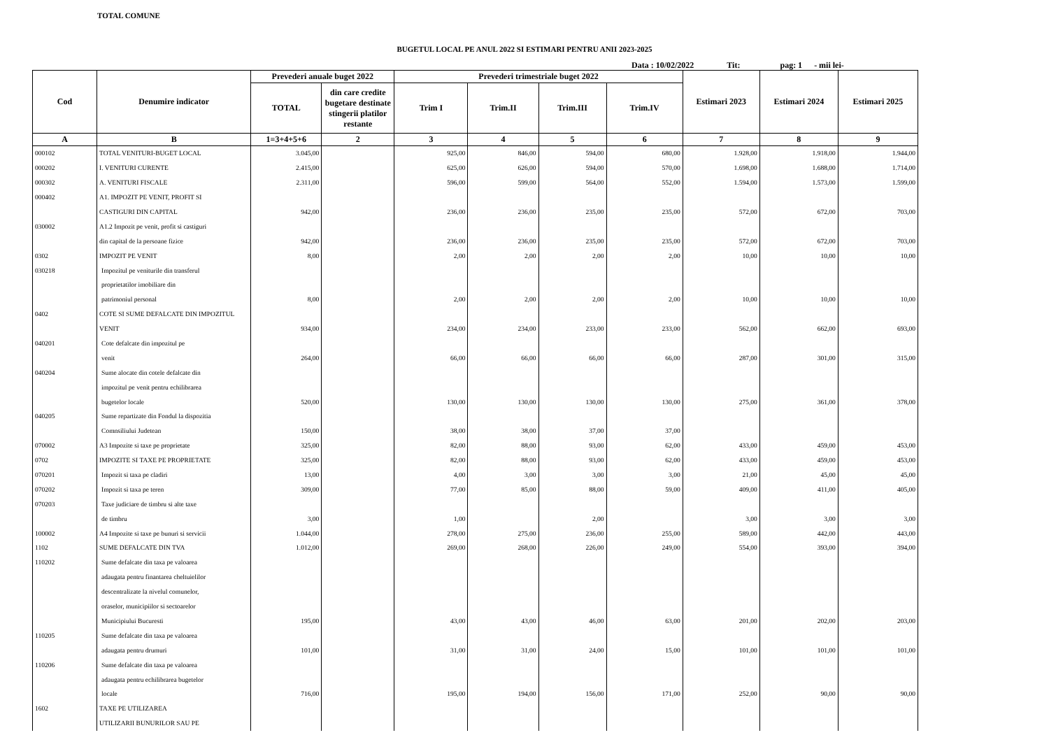TOTAL COMUNE
BUGETUL LOCAL PE ANUL 2022 SI ESTIMARI PENTRU ANII 2023-2025
Data : 10/02/2022 Tit: pag: 1 - mii lei-
| Cod | Denumire indicator | Prevederi anuale buget 2022 | | Prevederi trimestriale buget 2022 | | | | Estimari 2023 | Estimari 2024 | Estimari 2025 |
| --- | --- | --- | --- | --- | --- | --- | --- | --- | --- | --- |
| | | TOTAL | din care credite bugetare destinate stingerii platilor restante | Trim I | Trim.II | Trim.III | Trim.IV | | | |
| A | B | 1=3+4+5+6 | 2 | 3 | 4 | 5 | 6 | 7 | 8 | 9 |
| 000102 | TOTAL VENITURI-BUGET LOCAL | 3.045,00 | | 925,00 | 846,00 | 594,00 | 680,00 | 1.928,00 | 1.918,00 | 1.944,00 |
| 000202 | I. VENITURI CURENTE | 2.415,00 | | 625,00 | 626,00 | 594,00 | 570,00 | 1.698,00 | 1.688,00 | 1.714,00 |
| 000302 | A. VENITURI FISCALE | 2.311,00 | | 596,00 | 599,00 | 564,00 | 552,00 | 1.594,00 | 1.573,00 | 1.599,00 |
| 000402 | A1. IMPOZIT PE VENIT, PROFIT SI | | | | | | | | | |
| | CASTIGURI DIN CAPITAL | 942,00 | | 236,00 | 236,00 | 235,00 | 235,00 | 572,00 | 672,00 | 703,00 |
| 030002 | A1.2 Impozit pe venit, profit si castiguri | | | | | | | | | |
| | din capital de la persoane fizice | 942,00 | | 236,00 | 236,00 | 235,00 | 235,00 | 572,00 | 672,00 | 703,00 |
| 0302 | IMPOZIT PE VENIT | 8,00 | | 2,00 | 2,00 | 2,00 | 2,00 | 10,00 | 10,00 | 10,00 |
| 030218 | Impozitul pe veniturile din transferul | | | | | | | | | |
| | proprietatilor imobiliare din | | | | | | | | | |
| | patrimoniul personal | 8,00 | | 2,00 | 2,00 | 2,00 | 2,00 | 10,00 | 10,00 | 10,00 |
| 0402 | COTE SI SUME DEFALCATE DIN IMPOZITUL | | | | | | | | | |
| | VENIT | 934,00 | | 234,00 | 234,00 | 233,00 | 233,00 | 562,00 | 662,00 | 693,00 |
| 040201 | Cote defalcate din impozitul pe | | | | | | | | | |
| | venit | 264,00 | | 66,00 | 66,00 | 66,00 | 66,00 | 287,00 | 301,00 | 315,00 |
| 040204 | Sume alocate din cotele defalcate din | | | | | | | | | |
| | impozitul pe venit pentru echilibrarea | | | | | | | | | |
| | bugetelor locale | 520,00 | | 130,00 | 130,00 | 130,00 | 130,00 | 275,00 | 361,00 | 378,00 |
| 040205 | Sume repartizate din Fondul la dispozitia | | | | | | | | | |
| | Comnsiliului Judetean | 150,00 | | 38,00 | 38,00 | 37,00 | 37,00 | | | |
| 070002 | A3 Impozite si taxe pe proprietate | 325,00 | | 82,00 | 88,00 | 93,00 | 62,00 | 433,00 | 459,00 | 453,00 |
| 0702 | IMPOZITE SI TAXE PE PROPRIETATE | 325,00 | | 82,00 | 88,00 | 93,00 | 62,00 | 433,00 | 459,00 | 453,00 |
| 070201 | Impozit si taxa pe cladiri | 13,00 | | 4,00 | 3,00 | 3,00 | 3,00 | 21,00 | 45,00 | 45,00 |
| 070202 | Impozit si taxa pe teren | 309,00 | | 77,00 | 85,00 | 88,00 | 59,00 | 409,00 | 411,00 | 405,00 |
| 070203 | Taxe judiciare de timbru si alte taxe | | | | | | | | | |
| | de timbru | 3,00 | | 1,00 | | 2,00 | | 3,00 | 3,00 | 3,00 |
| 100002 | A4 Impozite si taxe pe bunuri si servicii | 1.044,00 | | 278,00 | 275,00 | 236,00 | 255,00 | 589,00 | 442,00 | 443,00 |
| 1102 | SUME DEFALCATE DIN TVA | 1.012,00 | | 269,00 | 268,00 | 226,00 | 249,00 | 554,00 | 393,00 | 394,00 |
| 110202 | Sume defalcate din taxa pe valoarea | | | | | | | | | |
| | adaugata pentru finantarea cheltuielilor | | | | | | | | | |
| | descentralizate la nivelul comunelor, | | | | | | | | | |
| | oraselor, municipiilor si sectoarelor | | | | | | | | | |
| | Municipiului Bucuresti | 195,00 | | 43,00 | 43,00 | 46,00 | 63,00 | 201,00 | 202,00 | 203,00 |
| 110205 | Sume defalcate din taxa pe valoarea | | | | | | | | | |
| | adaugata pentru drumuri | 101,00 | | 31,00 | 31,00 | 24,00 | 15,00 | 101,00 | 101,00 | 101,00 |
| 110206 | Sume defalcate din taxa pe valoarea | | | | | | | | | |
| | adaugata pentru echilibrarea bugetelor | | | | | | | | | |
| | locale | 716,00 | | 195,00 | 194,00 | 156,00 | 171,00 | 252,00 | 90,00 | 90,00 |
| 1602 | TAXE PE UTILIZAREA | | | | | | | | | |
| | UTILIZARII BUNURILOR SAU PE | | | | | | | | | |